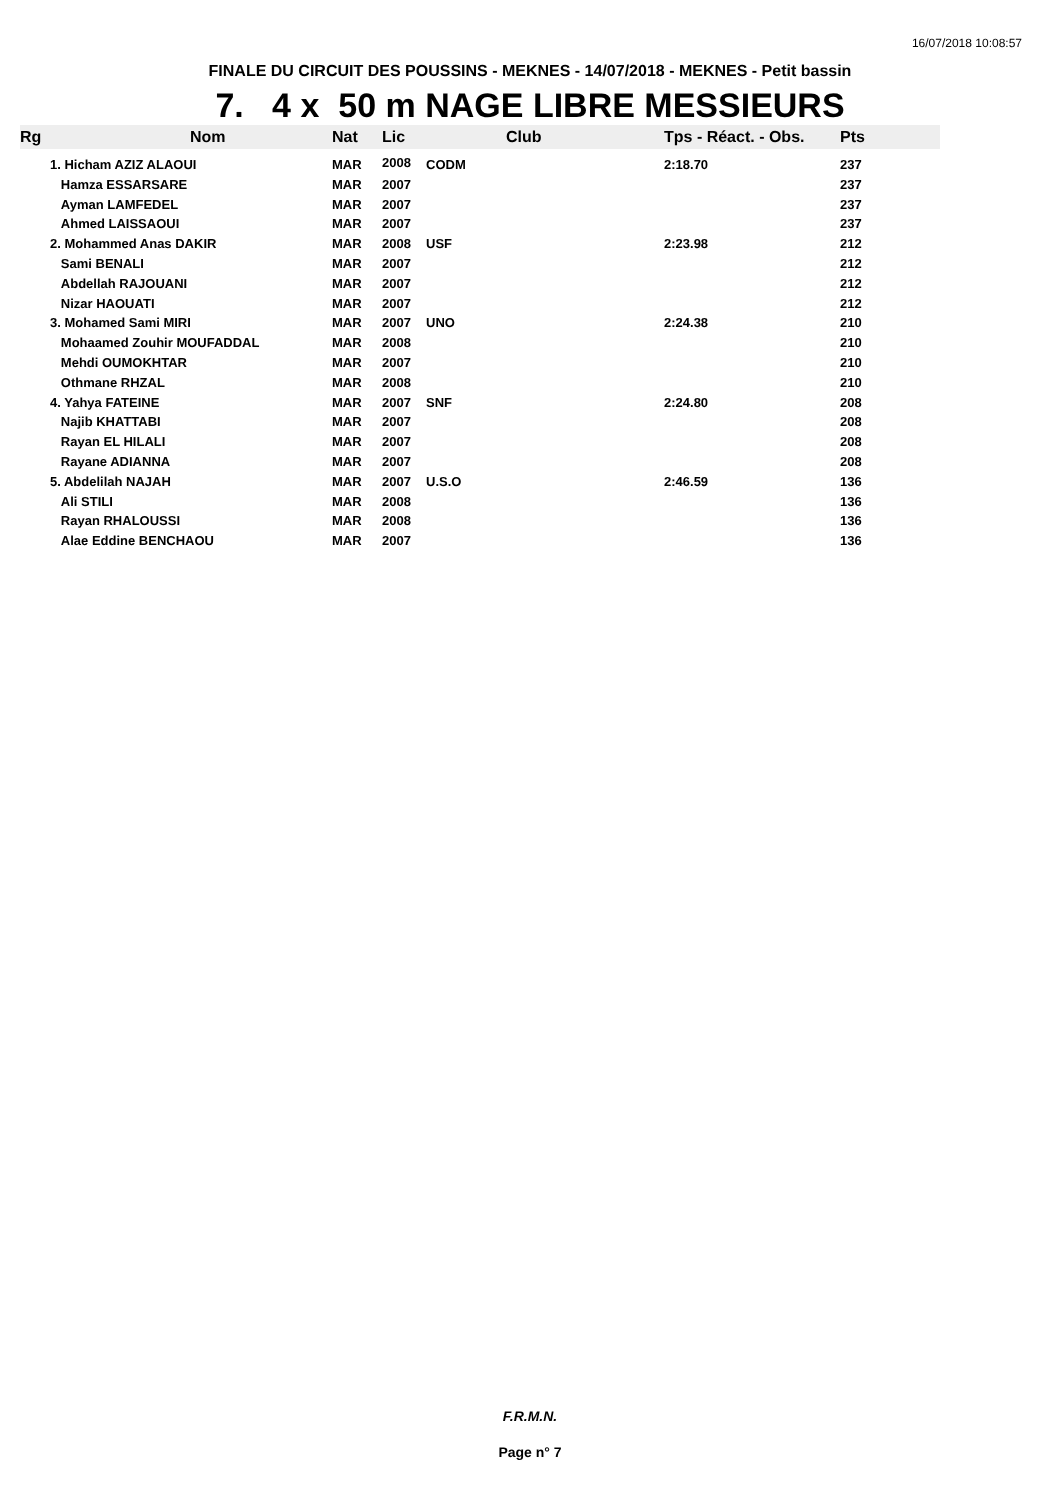16/07/2018 10:08:57
FINALE DU CIRCUIT DES POUSSINS - MEKNES - 14/07/2018 - MEKNES - Petit bassin
7. 4 x 50 m NAGE LIBRE MESSIEURS
| Rg | Nom | Nat | Lic | Club | Tps - Réact. - Obs. | Pts |
| --- | --- | --- | --- | --- | --- | --- |
| | 1. Hicham AZIZ ALAOUI | MAR | 2008 | CODM | 2:18.70 | 237 |
| | Hamza ESSARSARE | MAR | 2007 | | | 237 |
| | Ayman LAMFEDEL | MAR | 2007 | | | 237 |
| | Ahmed LAISSAOUI | MAR | 2007 | | | 237 |
| | 2. Mohammed Anas DAKIR | MAR | 2008 | USF | 2:23.98 | 212 |
| | Sami BENALI | MAR | 2007 | | | 212 |
| | Abdellah RAJOUANI | MAR | 2007 | | | 212 |
| | Nizar HAOUATI | MAR | 2007 | | | 212 |
| | 3. Mohamed Sami MIRI | MAR | 2007 | UNO | 2:24.38 | 210 |
| | Mohaamed Zouhir MOUFADDAL | MAR | 2008 | | | 210 |
| | Mehdi OUMOKHTAR | MAR | 2007 | | | 210 |
| | Othmane RHZAL | MAR | 2008 | | | 210 |
| | 4. Yahya FATEINE | MAR | 2007 | SNF | 2:24.80 | 208 |
| | Najib KHATTABI | MAR | 2007 | | | 208 |
| | Rayan EL HILALI | MAR | 2007 | | | 208 |
| | Rayane ADIANNA | MAR | 2007 | | | 208 |
| | 5. Abdelilah NAJAH | MAR | 2007 | U.S.O | 2:46.59 | 136 |
| | Ali STILI | MAR | 2008 | | | 136 |
| | Rayan RHALOUSSI | MAR | 2008 | | | 136 |
| | Alae Eddine BENCHAOU | MAR | 2007 | | | 136 |
F.R.M.N.
Page n° 7